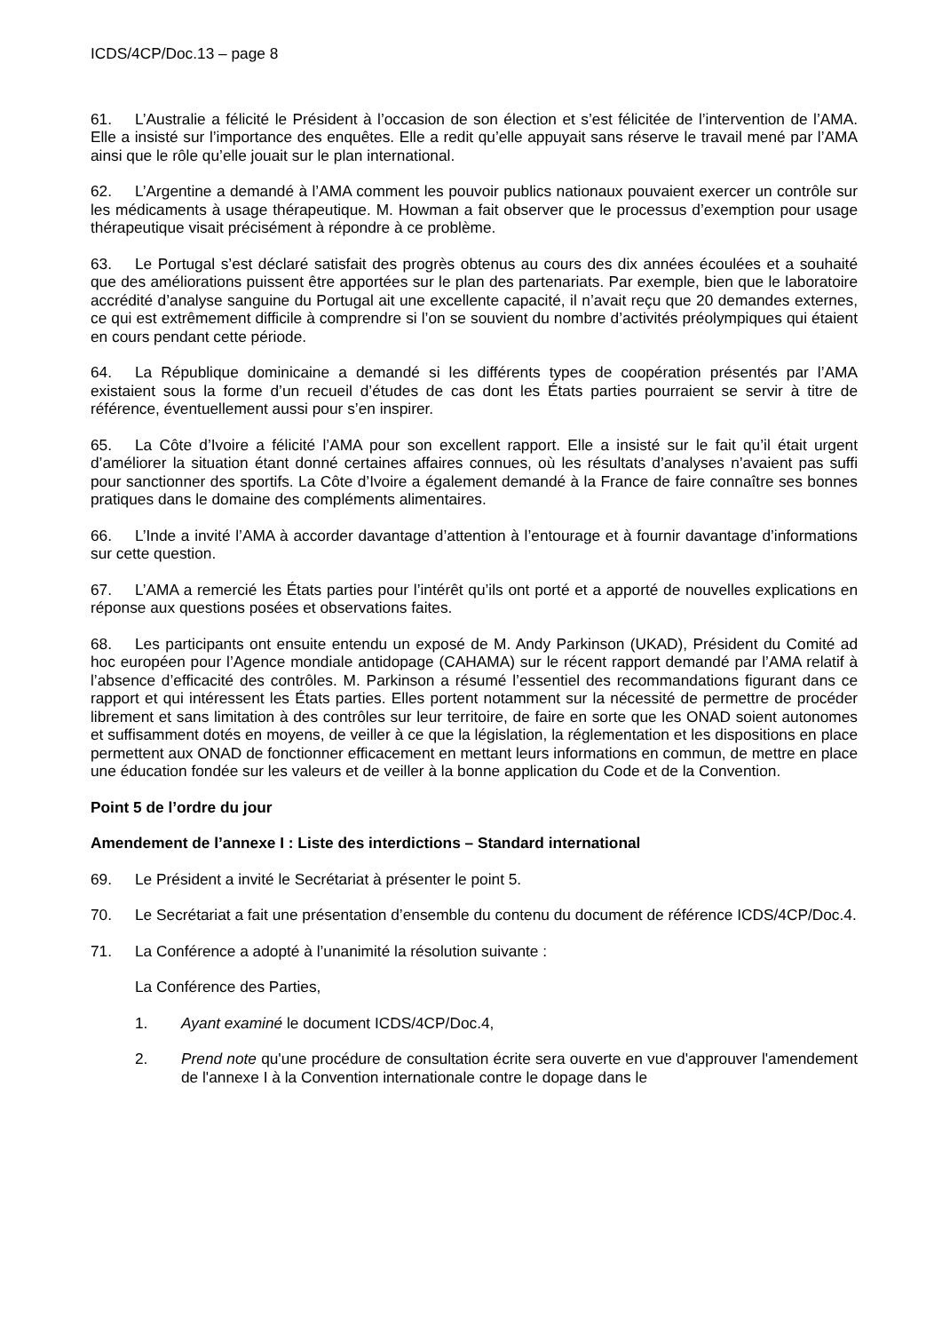ICDS/4CP/Doc.13 – page 8
61. L’Australie a félicité le Président à l’occasion de son élection et s’est félicitée de l’intervention de l’AMA. Elle a insisté sur l’importance des enquêtes. Elle a redit qu’elle appuyait sans réserve le travail mené par l’AMA ainsi que le rôle qu’elle jouait sur le plan international.
62. L’Argentine a demandé à l’AMA comment les pouvoir publics nationaux pouvaient exercer un contrôle sur les médicaments à usage thérapeutique. M. Howman a fait observer que le processus d’exemption pour usage thérapeutique visait précisément à répondre à ce problème.
63. Le Portugal s’est déclaré satisfait des progrès obtenus au cours des dix années écoulées et a souhaité que des améliorations puissent être apportées sur le plan des partenariats. Par exemple, bien que le laboratoire accrédité d’analyse sanguine du Portugal ait une excellente capacité, il n’avait reçu que 20 demandes externes, ce qui est extrêmement difficile à comprendre si l’on se souvient du nombre d’activités préolympiques qui étaient en cours pendant cette période.
64. La République dominicaine a demandé si les différents types de coopération présentés par l’AMA existaient sous la forme d’un recueil d’études de cas dont les États parties pourraient se servir à titre de référence, éventuellement aussi pour s’en inspirer.
65. La Côte d’Ivoire a félicité l’AMA pour son excellent rapport. Elle a insisté sur le fait qu’il était urgent d’améliorer la situation étant donné certaines affaires connues, où les résultats d’analyses n’avaient pas suffi pour sanctionner des sportifs. La Côte d’Ivoire a également demandé à la France de faire connaître ses bonnes pratiques dans le domaine des compléments alimentaires.
66. L’Inde a invité l’AMA à accorder davantage d’attention à l’entourage et à fournir davantage d’informations sur cette question.
67. L’AMA a remercié les États parties pour l’intérêt qu’ils ont porté et a apporté de nouvelles explications en réponse aux questions posées et observations faites.
68. Les participants ont ensuite entendu un exposé de M. Andy Parkinson (UKAD), Président du Comité ad hoc européen pour l’Agence mondiale antidopage (CAHAMA) sur le récent rapport demandé par l’AMA relatif à l’absence d’efficacité des contrôles. M. Parkinson a résumé l’essentiel des recommandations figurant dans ce rapport et qui intéressent les États parties. Elles portent notamment sur la nécessité de permettre de procéder librement et sans limitation à des contrôles sur leur territoire, de faire en sorte que les ONAD soient autonomes et suffisamment dotés en moyens, de veiller à ce que la législation, la réglementation et les dispositions en place permettent aux ONAD de fonctionner efficacement en mettant leurs informations en commun, de mettre en place une éducation fondée sur les valeurs et de veiller à la bonne application du Code et de la Convention.
Point 5 de l’ordre du jour
Amendement de l’annexe I : Liste des interdictions – Standard international
69. Le Président a invité le Secrétariat à présenter le point 5.
70. Le Secrétariat a fait une présentation d’ensemble du contenu du document de référence ICDS/4CP/Doc.4.
71. La Conférence a adopté à l’unanimité la résolution suivante :
La Conférence des Parties,
1. Ayant examiné le document ICDS/4CP/Doc.4,
2. Prend note qu'une procédure de consultation écrite sera ouverte en vue d'approuver l'amendement de l'annexe I à la Convention internationale contre le dopage dans le